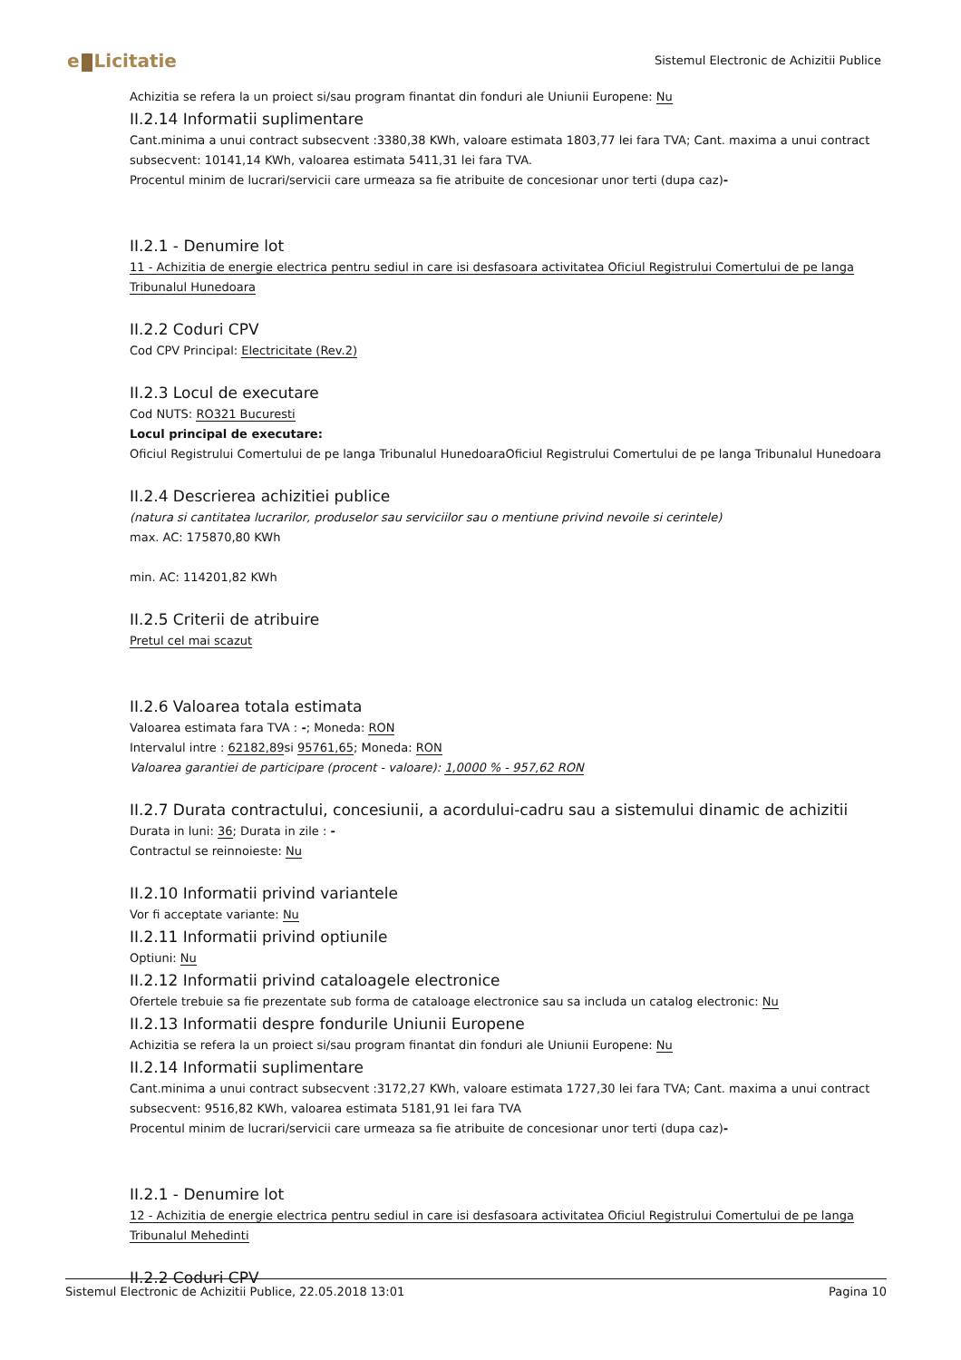e Licitatie
Sistemul Electronic de Achizitii Publice
Achizitia se refera la un proiect si/sau program finantat din fonduri ale Uniunii Europene: Nu
II.2.14 Informatii suplimentare
Cant.minima a unui contract subsecvent :3380,38 KWh, valoare estimata 1803,77 lei fara TVA; Cant. maxima a unui contract subsecvent: 10141,14 KWh, valoarea estimata 5411,31 lei fara TVA.
Procentul minim de lucrari/servicii care urmeaza sa fie atribuite de concesionar unor terti (dupa caz)-
II.2.1 - Denumire lot
11 - Achizitia de energie electrica pentru sediul in care isi desfasoara activitatea Oficiul Registrului Comertului de pe langa Tribunalul Hunedoara
II.2.2 Coduri CPV
Cod CPV Principal: Electricitate (Rev.2)
II.2.3 Locul de executare
Cod NUTS: RO321 Bucuresti
Locul principal de executare:
Oficiul Registrului Comertului de pe langa Tribunalul HunedoaraOficiul Registrului Comertului de pe langa Tribunalul Hunedoara
II.2.4 Descrierea achizitiei publice
(natura si cantitatea lucrarilor, produselor sau serviciilor sau o mentiune privind nevoile si cerintele)
max. AC: 175870,80 KWh
min. AC: 114201,82 KWh
II.2.5 Criterii de atribuire
Pretul cel mai scazut
II.2.6 Valoarea totala estimata
Valoarea estimata fara TVA : -; Moneda: RON
Intervalul intre : 62182,89si 95761,65; Moneda: RON
Valoarea garantiei de participare (procent - valoare): 1,0000 % - 957,62 RON
II.2.7 Durata contractului, concesiunii, a acordului-cadru sau a sistemului dinamic de achizitii
Durata in luni: 36; Durata in zile : -
Contractul se reinnoieste: Nu
II.2.10 Informatii privind variantele
Vor fi acceptate variante: Nu
II.2.11 Informatii privind optiunile
Optiuni: Nu
II.2.12 Informatii privind cataloagele electronice
Ofertele trebuie sa fie prezentate sub forma de cataloage electronice sau sa includa un catalog electronic: Nu
II.2.13 Informatii despre fondurile Uniunii Europene
Achizitia se refera la un proiect si/sau program finantat din fonduri ale Uniunii Europene: Nu
II.2.14 Informatii suplimentare
Cant.minima a unui contract subsecvent :3172,27 KWh, valoare estimata 1727,30 lei fara TVA; Cant. maxima a unui contract subsecvent: 9516,82 KWh, valoarea estimata 5181,91 lei fara TVA
Procentul minim de lucrari/servicii care urmeaza sa fie atribuite de concesionar unor terti (dupa caz)-
II.2.1 - Denumire lot
12 - Achizitia de energie electrica pentru sediul in care isi desfasoara activitatea Oficiul Registrului Comertului de pe langa Tribunalul Mehedinti
II.2.2 Coduri CPV
Pagina 10 Sistemul Electronic de Achizitii Publice, 22.05.2018 13:01